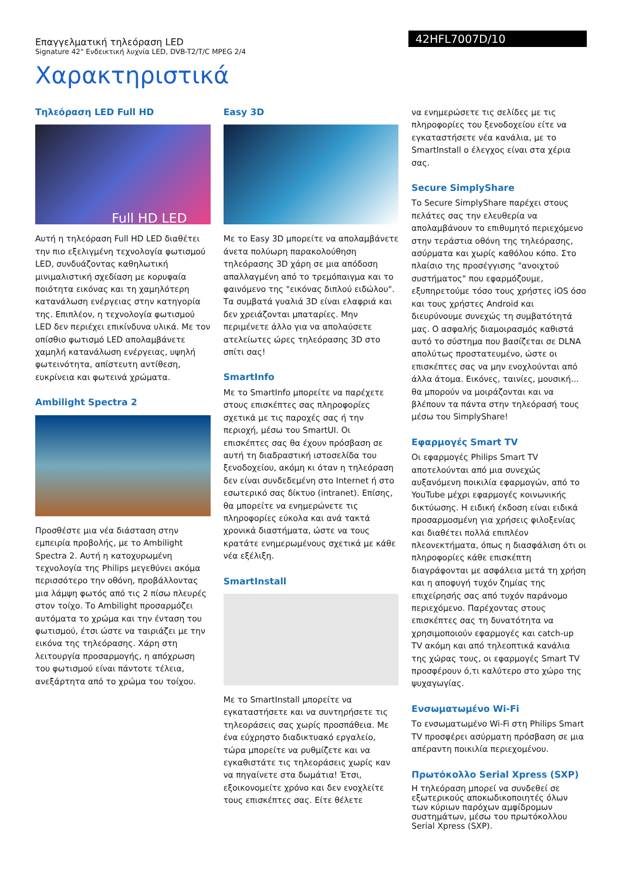Επαγγελματική τηλεόραση LED
Signature 42" Ενδεικτική λυχνία LED, DVB-T2/T/C MPEG 2/4
42HFL7007D/10
Χαρακτηριστικά
Τηλεόραση LED Full HD
Full HD LED
Αυτή η τηλεόραση Full HD LED διαθέτει την πιο εξελιγμένη τεχνολογία φωτισμού LED, συνδυάζοντας καθηλωτική μινιμαλιστική σχεδίαση με κορυφαία ποιότητα εικόνας και τη χαμηλότερη κατανάλωση ενέργειας στην κατηγορία της. Επιπλέον, η τεχνολογία φωτισμού LED δεν περιέχει επικίνδυνα υλικά. Με τον οπίσθιο φωτισμό LED απολαμβάνετε χαμηλή κατανάλωση ενέργειας, υψηλή φωτεινότητα, απίστευτη αντίθεση, ευκρίνεια και φωτεινά χρώματα.
Ambilight Spectra 2
Προσθέστε μια νέα διάσταση στην εμπειρία προβολής, με το Ambilight Spectra 2. Αυτή η κατοχυρωμένη τεχνολογία της Philips μεγεθύνει ακόμα περισσότερο την οθόνη, προβάλλοντας μια λάμψη φωτός από τις 2 πίσω πλευρές στον τοίχο. Το Ambilight προσαρμόζει αυτόματα το χρώμα και την ένταση του φωτισμού, έτσι ώστε να ταιριάζει με την εικόνα της τηλεόρασης. Χάρη στη λειτουργία προσαρμογής, η απόχρωση του φωτισμού είναι πάντοτε τέλεια, ανεξάρτητα από το χρώμα του τοίχου.
Easy 3D
Με το Easy 3D μπορείτε να απολαμβάνετε άνετα πολύωρη παρακολούθηση τηλεόρασης 3D χάρη σε μια απόδοση απαλλαγμένη από το τρεμόπαιγμα και το φαινόμενο της "εικόνας διπλού ειδώλου". Τα συμβατά γυαλιά 3D είναι ελαφριά και δεν χρειάζονται μπαταρίες. Μην περιμένετε άλλο για να απολαύσετε ατελείωτες ώρες τηλεόρασης 3D στο σπίτι σας!
SmartInfo
Με το SmartInfo μπορείτε να παρέχετε στους επισκέπτες σας πληροφορίες σχετικά με τις παροχές σας ή την περιοχή, μέσω του SmartUI. Οι επισκέπτες σας θα έχουν πρόσβαση σε αυτή τη διαδραστική ιστοσελίδα του ξενοδοχείου, ακόμη κι όταν η τηλεόραση δεν είναι συνδεδεμένη στο Internet ή στο εσωτερικό σας δίκτυο (intranet). Επίσης, θα μπορείτε να ενημερώνετε τις πληροφορίες εύκολα και ανά τακτά χρονικά διαστήματα, ώστε να τους κρατάτε ενημερωμένους σχετικά με κάθε νέα εξέλιξη.
SmartInstall
Με το SmartInstall μπορείτε να εγκαταστήσετε και να συντηρήσετε τις τηλεοράσεις σας χωρίς προσπάθεια. Με ένα εύχρηστο διαδικτυακό εργαλείο, τώρα μπορείτε να ρυθμίζετε και να εγκαθιστάτε τις τηλεοράσεις χωρίς καν να πηγαίνετε στα δωμάτια! Έτσι, εξοικονομείτε χρόνο και δεν ενοχλείτε τους επισκέπτες σας. Είτε θέλετε
να ενημερώσετε τις σελίδες με τις πληροφορίες του ξενοδοχείου είτε να εγκαταστήσετε νέα κανάλια, με το SmartInstall ο έλεγχος είναι στα χέρια σας.
Secure SimplyShare
Το Secure SimplyShare παρέχει στους πελάτες σας την ελευθερία να απολαμβάνουν το επιθυμητό περιεχόμενο στην τεράστια οθόνη της τηλεόρασης, ασύρματα και χωρίς καθόλου κόπο. Στο πλαίσιο της προσέγγισης "ανοιχτού συστήματος" που εφαρμόζουμε, εξυπηρετούμε τόσο τους χρήστες iOS όσο και τους χρήστες Android και διευρύνουμε συνεχώς τη συμβατότητά μας. Ο ασφαλής διαμοιρασμός καθιστά αυτό το σύστημα που βασίζεται σε DLNA απολύτως προστατευμένο, ώστε οι επισκέπτες σας να μην ενοχλούνται από άλλα άτομα. Εικόνες, ταινίες, μουσική... θα μπορούν να μοιράζονται και να βλέπουν τα πάντα στην τηλεόρασή τους μέσω του SimplyShare!
Εφαρμογές Smart TV
Οι εφαρμογές Philips Smart TV αποτελούνται από μια συνεχώς αυξανόμενη ποικιλία εφαρμογών, από το YouTube μέχρι εφαρμογές κοινωνικής δικτύωσης. Η ειδική έκδοση είναι ειδικά προσαρμοσμένη για χρήσεις φιλοξενίας και διαθέτει πολλά επιπλέον πλεονεκτήματα, όπως η διασφάλιση ότι οι πληροφορίες κάθε επισκέπτη διαγράφονται με ασφάλεια μετά τη χρήση και η αποφυγή τυχόν ζημίας της επιχείρησής σας από τυχόν παράνομο περιεχόμενο. Παρέχοντας στους επισκέπτες σας τη δυνατότητα να χρησιμοποιούν εφαρμογές και catch-up TV ακόμη και από τηλεοπτικά κανάλια της χώρας τους, οι εφαρμογές Smart TV προσφέρουν ό,τι καλύτερο στο χώρο της ψυχαγωγίας.
Ενσωματωμένο Wi-Fi
Το ενσωματωμένο Wi-Fi στη Philips Smart TV προσφέρει ασύρματη πρόσβαση σε μια απέραντη ποικιλία περιεχομένου.
Πρωτόκολλο Serial Xpress (SXP)
Η τηλεόραση μπορεί να συνδεθεί σε εξωτερικούς αποκωδικοποιητές όλων των κύριων παρόχων αμφίδρομων συστημάτων, μέσω του πρωτόκολλου Serial Xpress (SXP).